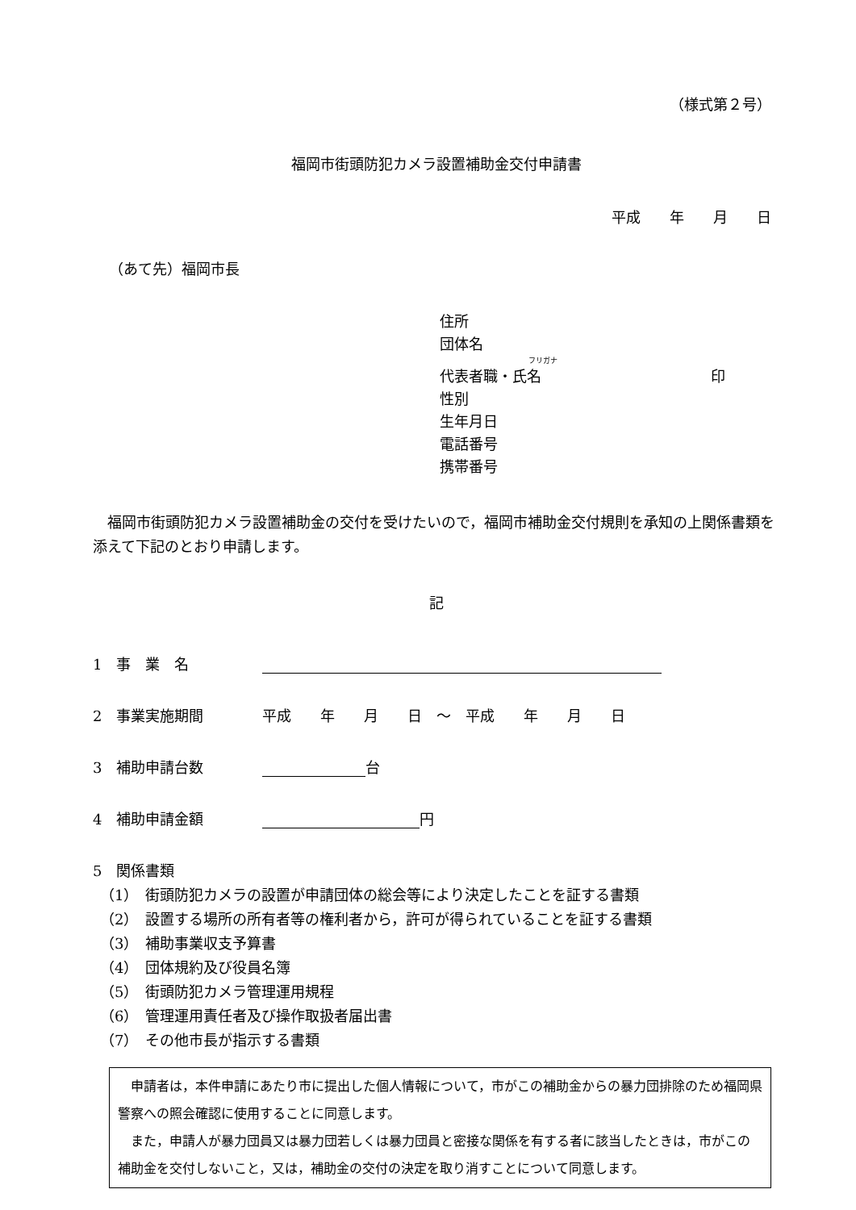（様式第２号）
福岡市街頭防犯カメラ設置補助金交付申請書
平成　　年　　月　　日
（あて先）福岡市長
住所
団体名
フリガナ
代表者職・氏名 印
性別
生年月日
電話番号
携帯番号
　福岡市街頭防犯カメラ設置補助金の交付を受けたいので，福岡市補助金交付規則を承知の上関係書類を添えて下記のとおり申請します。
記
1　事　業　名
2　事業実施期間 平成　　年　　月　　日　～　平成　　年　　月　　日
3　補助申請台数 台
4　補助申請金額 円
5　関係書類
　（1）　街頭防犯カメラの設置が申請団体の総会等により決定したことを証する書類
　（2）　設置する場所の所有者等の権利者から，許可が得られていることを証する書類
　（3）　補助事業収支予算書
　（4）　団体規約及び役員名簿
　（5）　街頭防犯カメラ管理運用規程
　（6）　管理運用責任者及び操作取扱者届出書
　（7）　その他市長が指示する書類
　申請者は，本件申請にあたり市に提出した個人情報について，市がこの補助金からの暴力団排除のため福岡県警察への照会確認に使用することに同意します。
　また，申請人が暴力団員又は暴力団若しくは暴力団員と密接な関係を有する者に該当したときは，市がこの補助金を交付しないこと，又は，補助金の交付の決定を取り消すことについて同意します。